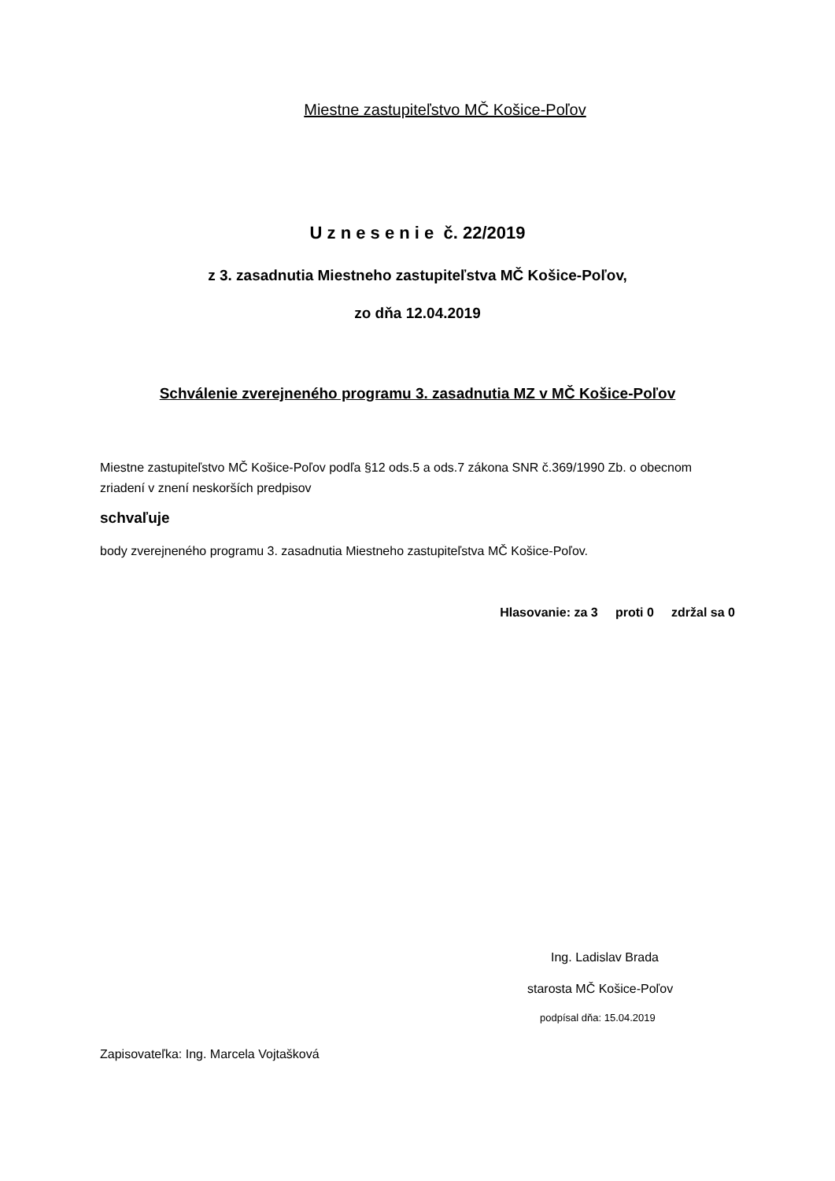Miestne zastupiteľstvo MČ Košice-Poľov
U z n e s e n i e č. 22/2019
z 3. zasadnutia Miestneho zastupiteľstva MČ Košice-Poľov,
zo dňa 12.04.2019
Schválenie zverejneného programu 3. zasadnutia MZ v MČ Košice-Poľov
Miestne zastupiteľstvo MČ Košice-Poľov podľa §12 ods.5 a ods.7 zákona SNR č.369/1990 Zb. o obecnom zriadení v znení neskorších predpisov
schvaľuje
body zverejneného programu 3. zasadnutia Miestneho zastupiteľstva MČ Košice-Poľov.
Hlasovanie: za 3 proti 0 zdržal sa 0
Ing. Ladislav Brada
starosta MČ Košice-Poľov
podpísal dňa: 15.04.2019
Zapisovateľka: Ing. Marcela Vojtašková